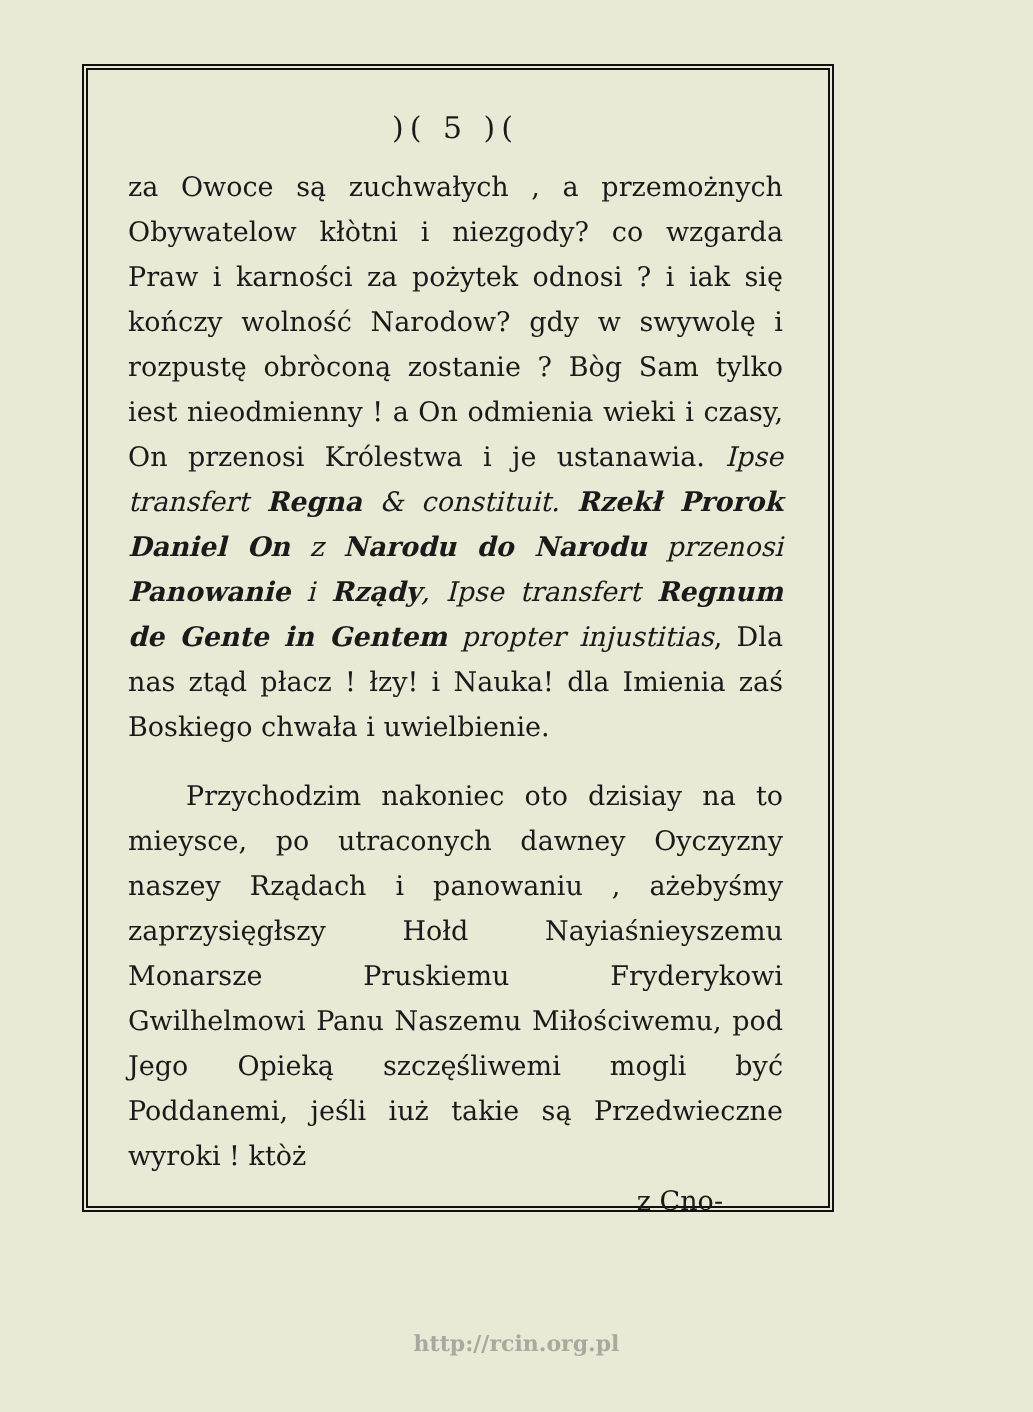)( 5 )(
za Owoce są zuchwałych , a przemożnych Obywatelow kłòtni i niezgody? co wzgarda Praw i karności za pożytek odnosi ? i iak się kończy wolność Narodow? gdy w swywolę i rozpustę obròconą zostanie ? Bòg Sam tylko iest nieodmienny ! a On odmienia wieki i czasy, On przenosi Królestwa i je ustanawia. Ipse transfert Regna & constituit. Rzekł Prorok Daniel On z Narodu do Narodu przenosi Panowanie i Rządy, Ipse transfert Regnum de Gente in Gentem propter injustitias, Dla nas ztąd płacz ! łzy! i Nauka! dla Imienia zaś Boskiego chwała i uwielbienie.
Przychodzim nakoniec oto dzisiay na to mieysce, po utraconych dawney Oyczyzny naszey Rządach i panowaniu , ażebyśmy zaprzysięgłszy Hołd Nayiaśnieyszemu Monarsze Pruskiemu Fryderykowi Gwilhelmowi Panu Naszemu Miłościwemu, pod Jego Opieką szczęśliwemi mogli być Poddanemi, jeśli iuż takie są Przedwieczne wyroki ! ktòż
z Cno-
http://rcin.org.pl